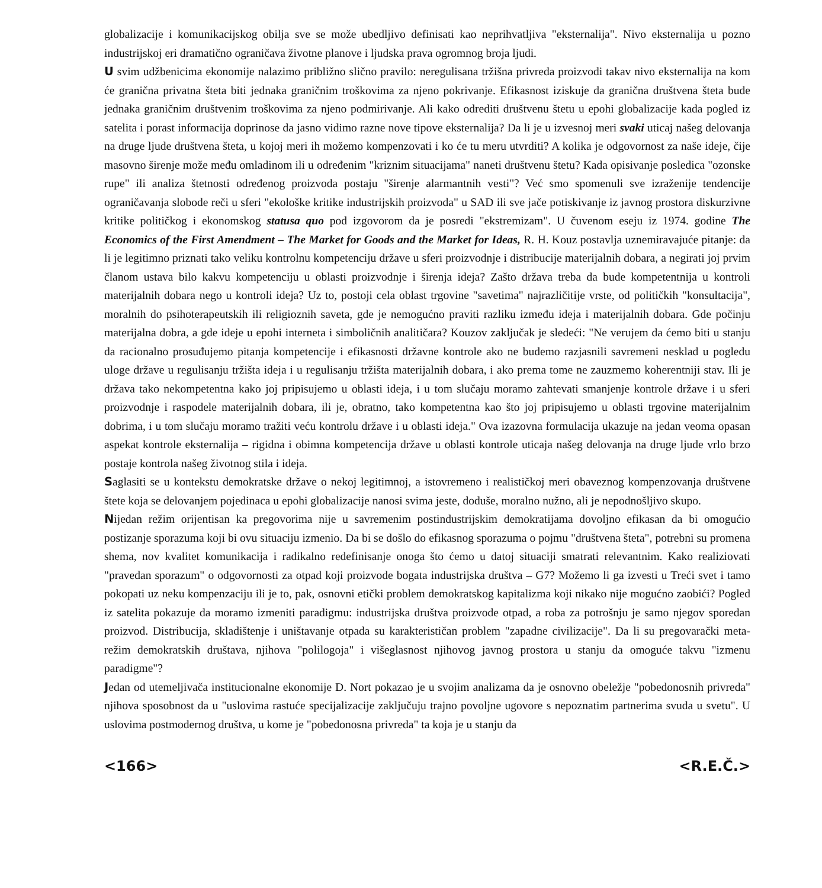globalizacije i komunikacijskog obilja sve se može ubedljivo definisati kao neprihvatljiva "eksternalija". Nivo eksternalija u pozno industrijskoj eri dramatično ograničava životne planove i ljudska prava ogromnog broja ljudi.
U svim udžbenicima ekonomije nalazimo približno slično pravilo: neregulisana tržišna privreda proizvodi takav nivo eksternalija na kom će granična privatna šteta biti jednaka graničnim troškovima za njeno pokrivanje. Efikasnost iziskuje da granična društvena šteta bude jednaka graničnim društvenim troškovima za njeno podmirivanje. Ali kako odrediti društvenu štetu u epohi globalizacije kada pogled iz satelita i porast informacija doprinose da jasno vidimo razne nove tipove eksternalija? Da li je u izvesnoj meri svaki uticaj našeg delovanja na druge ljude društvena šteta, u kojoj meri ih možemo kompenzovati i ko će tu meru utvrditi? A kolika je odgovornost za naše ideje, čije masovno širenje može među omladinom ili u određenim "kriznim situacijama" naneti društvenu štetu? Kada opisivanje posledica "ozonske rupe" ili analiza štetnosti određenog proizvoda postaju "širenje alarmantnih vesti"? Već smo spomenuli sve izraženije tendencije ograničavanja slobode reči u sferi "ekološke kritike industrijskih proizvoda" u SAD ili sve jače potiskivanje iz javnog prostora diskurzivne kritike političkog i ekonomskog statusa quo pod izgovorom da je posredi "ekstremizam". U čuvenom eseju iz 1974. godine The Economics of the First Amendment – The Market for Goods and the Market for Ideas, R. H. Kouz postavlja uznemiravajuće pitanje: da li je legitimno priznati tako veliku kontrolnu kompetenciju države u sferi proizvodnje i distribucije materijalnih dobara, a negirati joj prvim članom ustava bilo kakvu kompetenciju u oblasti proizvodnje i širenja ideja? Zašto država treba da bude kompetentnija u kontroli materijalnih dobara nego u kontroli ideja? Uz to, postoji cela oblast trgovine "savetima" najrazličitije vrste, od političkih "konsultacija", moralnih do psihoterapeutskih ili religioznih saveta, gde je nemogućno praviti razliku između ideja i materijalnih dobara. Gde počinju materijalna dobra, a gde ideje u epohi interneta i simboličnih analitičara? Kouzov zaključak je sledeći: "Ne verujem da ćemo biti u stanju da racionalno prosuđujemo pitanja kompetencije i efikasnosti državne kontrole ako ne budemo razjasnili savremeni nesklad u pogledu uloge države u regulisanju tržišta ideja i u regulisanju tržišta materijalnih dobara, i ako prema tome ne zauzmemo koherentniji stav. Ili je država tako nekompetentna kako joj pripisujemo u oblasti ideja, i u tom slučaju moramo zahtevati smanjenje kontrole države i u sferi proizvodnje i raspodele materijalnih dobara, ili je, obratno, tako kompetentna kao što joj pripisujemo u oblasti trgovine materijalnim dobrima, i u tom slučaju moramo tražiti veću kontrolu države i u oblasti ideja." Ova izazovna formulacija ukazuje na jedan veoma opasan aspekat kontrole eksternalija – rigidna i obimna kompetencija države u oblasti kontrole uticaja našeg delovanja na druge ljude vrlo brzo postaje kontrola našeg životnog stila i ideja.
Saglasiti se u kontekstu demokratske države o nekoj legitimnoj, a istovremeno i realističkoj meri obaveznog kompenzovanja društvene štete koja se delovanjem pojedinaca u epohi globalizacije nanosi svima jeste, doduše, moralno nužno, ali je nepodnošljivo skupo.
Nijedan režim orijentisan ka pregovorima nije u savremenim postindustrijskim demokratijama dovoljno efikasan da bi omogućio postizanje sporazuma koji bi ovu situaciju izmenio. Da bi se došlo do efikasnog sporazuma o pojmu "društvena šteta", potrebni su promena shema, nov kvalitet komunikacija i radikalno redefinisanje onoga što ćemo u datoj situaciji smatrati relevantnim. Kako realiziovati "pravedan sporazum" o odgovornosti za otpad koji proizvode bogata industrijska društva – G7? Možemo li ga izvesti u Treći svet i tamo pokopati uz neku kompenzaciju ili je to, pak, osnovni etički problem demokratskog kapitalizma koji nikako nije mogućno zaobići? Pogled iz satelita pokazuje da moramo izmeniti paradigmu: industrijska društva proizvode otpad, a roba za potrošnju je samo njegov sporedan proizvod. Distribucija, skladištenje i uništavanje otpada su karakterističan problem "zapadne civilizacije". Da li su pregovarački meta-režim demokratskih društava, njihova "polilogoja" i višeglasnost njihovog javnog prostora u stanju da omoguće takvu "izmenu paradigme"?
Jedan od utemeljivača institucionalne ekonomije D. Nort pokazao je u svojim analizama da je osnovno obeležje "pobedonosnih privreda" njihova sposobnost da u "uslovima rastuće specijalizacije zaključuju trajno povoljne ugovore s nepoznatim partnerima svuda u svetu". U uslovima postmodernog društva, u kome je "pobedonosna privreda" ta koja je u stanju da
<166> <R.E.Č.>